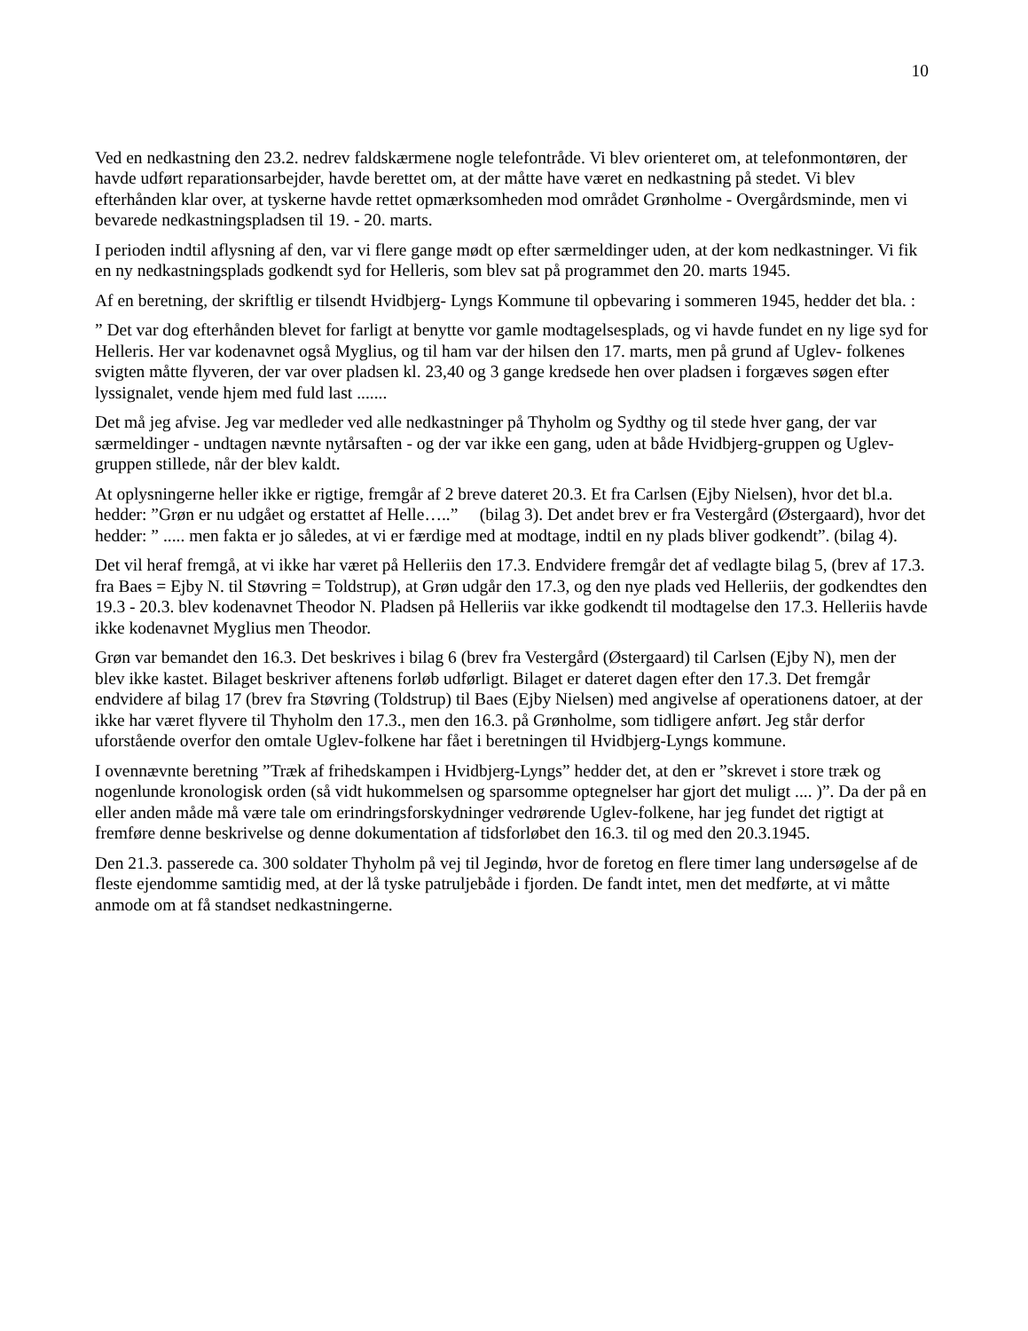10
Ved en nedkastning den 23.2. nedrev faldskærmene nogle telefontråde. Vi blev orienteret om, at telefonmontøren, der havde udført reparationsarbejder, havde berettet om, at der måtte have været en nedkastning på stedet. Vi blev efterhånden klar over, at tyskerne havde rettet opmærksomheden mod området Grønholme - Overgårdsminde, men vi bevarede nedkastningspladsen til 19. - 20. marts.
I perioden indtil aflysning af den, var vi flere gange mødt op efter særmeldinger uden, at der kom nedkastninger. Vi fik en ny nedkastningsplads godkendt syd for Helleris, som blev sat på programmet den 20. marts 1945.
Af en beretning, der skriftlig er tilsendt Hvidbjerg- Lyngs Kommune til opbevaring i sommeren 1945, hedder det bla. :
” Det var dog efterhånden blevet for farligt at benytte vor gamle modtagelsesplads, og vi havde fundet en ny lige syd for Helleris. Her var kodenavnet også Myglius, og til ham var der hilsen den 17. marts, men på grund af Uglev- folkenes svigten måtte flyveren, der var over pladsen kl. 23,40 og 3 gange kredsede hen over pladsen i forgæves søgen efter lyssignalet, vende hjem med fuld last .......
Det må jeg afvise. Jeg var medleder ved alle nedkastninger på Thyholm og Sydthy og til stede hver gang, der var særmeldinger - undtagen nævnte nytårsaften - og der var ikke een gang, uden at både Hvidbjerg-gruppen og Uglev- gruppen stillede, når der blev kaldt.
At oplysningerne heller ikke er rigtige, fremgår af 2 breve dateret 20.3. Et fra Carlsen (Ejby Nielsen), hvor det bl.a. hedder: ”Grøn er nu udgået og erstattet af Helle…..” (bilag 3). Det andet brev er fra Vestergård (Østergaard), hvor det hedder: ” ..... men fakta er jo således, at vi er færdige med at modtage, indtil en ny plads bliver godkendt”. (bilag 4).
Det vil heraf fremgå, at vi ikke har været på Helleriis den 17.3. Endvidere fremgår det af vedlagte bilag 5, (brev af 17.3. fra Baes = Ejby N. til Støvring = Toldstrup), at Grøn udgår den 17.3, og den nye plads ved Helleriis, der godkendtes den 19.3 - 20.3. blev kodenavnet Theodor N. Pladsen på Helleriis var ikke godkendt til modtagelse den 17.3. Helleriis havde ikke kodenavnet Myglius men Theodor.
Grøn var bemandet den 16.3. Det beskrives i bilag 6 (brev fra Vestergård (Østergaard) til Carlsen (Ejby N), men der blev ikke kastet. Bilaget beskriver aftenens forløb udførligt. Bilaget er dateret dagen efter den 17.3. Det fremgår endvidere af bilag 17 (brev fra Støvring (Toldstrup) til Baes (Ejby Nielsen) med angivelse af operationens datoer, at der ikke har været flyvere til Thyholm den 17.3., men den 16.3. på Grønholme, som tidligere anført. Jeg står derfor uforstående overfor den omtale Uglev-folkene har fået i beretningen til Hvidbjerg-Lyngs kommune.
I ovennævnte beretning ”Træk af frihedskampen i Hvidbjerg-Lyngs” hedder det, at den er ”skrevet i store træk og nogenlunde kronologisk orden (så vidt hukommelsen og sparsomme optegnelser har gjort det muligt .... )”. Da der på en eller anden måde må være tale om erindringsforskydninger vedrørende Uglev-folkene, har jeg fundet det rigtigt at fremføre denne beskrivelse og denne dokumentation af tidsforløbet den 16.3. til og med den 20.3.1945.
Den 21.3. passerede ca. 300 soldater Thyholm på vej til Jegindø, hvor de foretog en flere timer lang undersøgelse af de fleste ejendomme samtidig med, at der lå tyske patruljebåde i fjorden. De fandt intet, men det medførte, at vi måtte anmode om at få standset nedkastningerne.